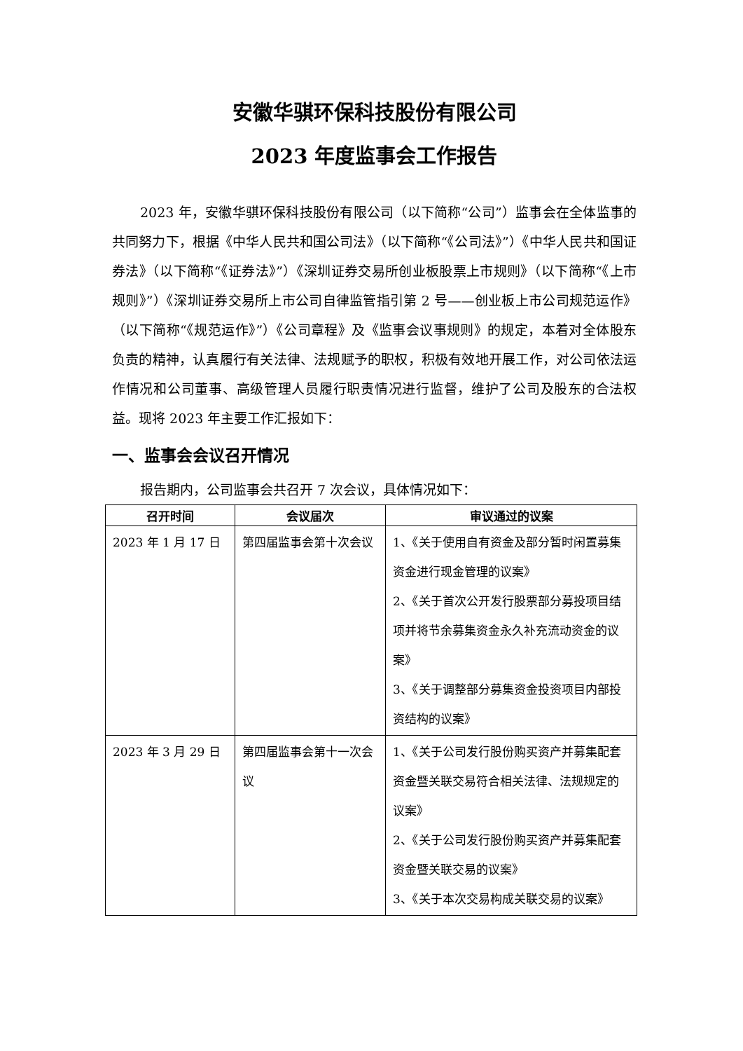安徽华骐环保科技股份有限公司
2023 年度监事会工作报告
2023 年，安徽华骐环保科技股份有限公司（以下简称“公司”）监事会在全体监事的共同努力下，根据《中华人民共和国公司法》（以下简称“《公司法》”）《中华人民共和国证券法》（以下简称“《证券法》”）《深圳证券交易所创业板股票上市规则》（以下简称“《上市规则》”）《深圳证券交易所上市公司自律监管指引第 2 号——创业板上市公司规范运作》（以下简称“《规范运作》”）《公司章程》及《监事会议事规则》的规定，本着对全体股东负责的精神，认真履行有关法律、法规赋予的职权，积极有效地开展工作，对公司依法运作情况和公司董事、高级管理人员履行职责情况进行监督，维护了公司及股东的合法权益。现将 2023 年主要工作汇报如下：
一、监事会会议召开情况
报告期内，公司监事会共召开 7 次会议，具体情况如下：
| 召开时间 | 会议届次 | 审议通过的议案 |
| --- | --- | --- |
| 2023 年 1 月 17 日 | 第四届监事会第十次会议 | 1、《关于使用自有资金及部分暂时闲置募集资金进行现金管理的议案》 2、《关于首次公开发行股票部分募投项目结项并将节余募集资金永久补充流动资金的议案》 3、《关于调整部分募集资金投资项目内部投资结构的议案》 |
| 2023 年 3 月 29 日 | 第四届监事会第十一次会议 | 1、《关于公司发行股份购买资产并募集配套资金暨关联交易符合相关法律、法规规定的议案》 2、《关于公司发行股份购买资产并募集配套资金暨关联交易的议案》 3、《关于本次交易构成关联交易的议案》 |